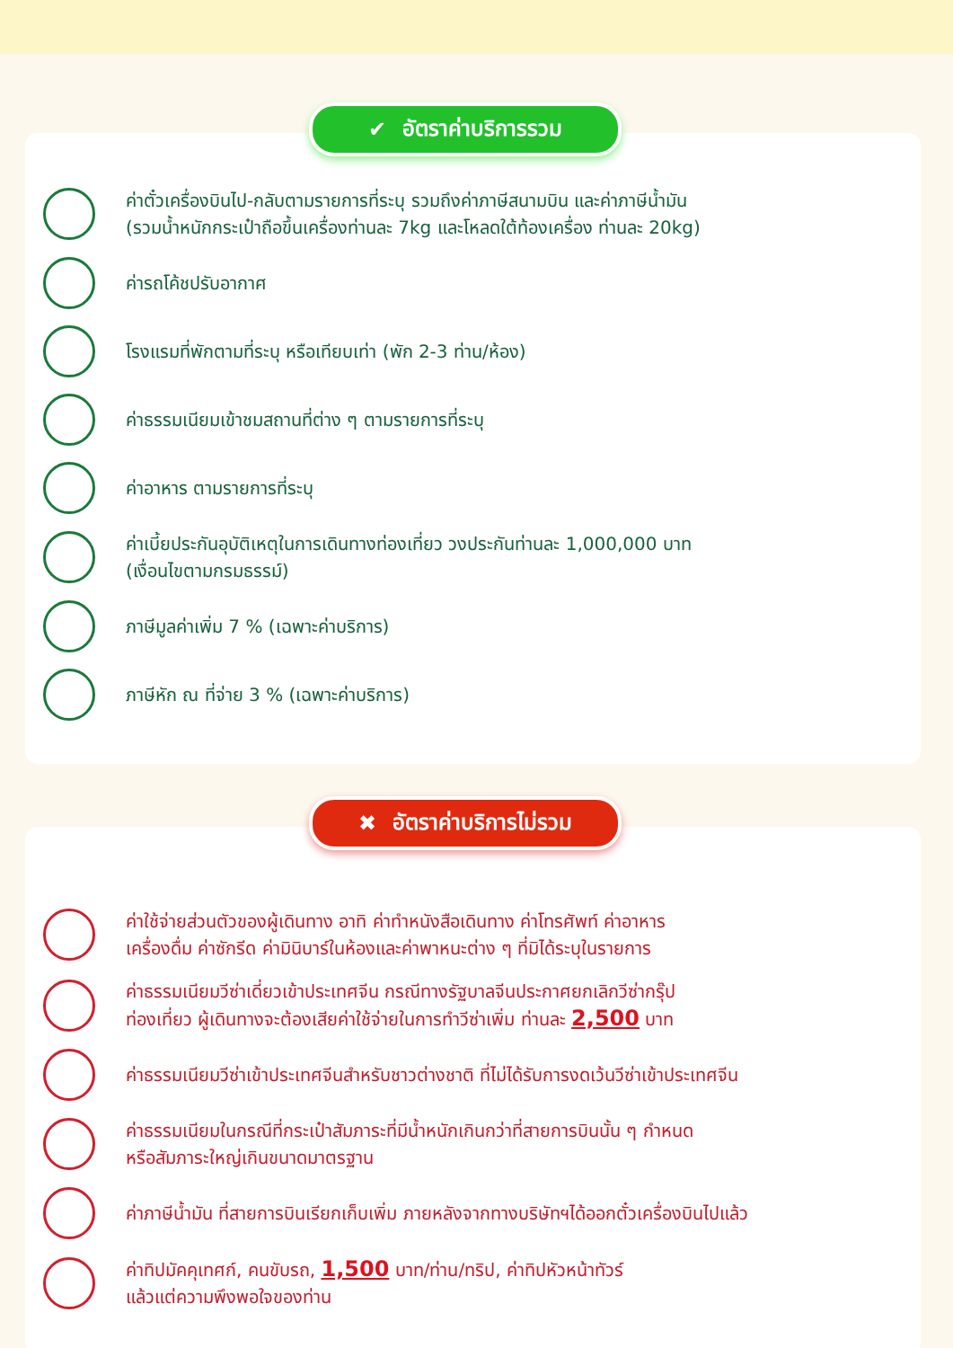✔ อัตราค่าบริการรวม
ค่าตั๋วเครื่องบินไป-กลับตามรายการที่ระบุ รวมถึงค่าภาษีสนามบิน และค่าภาษีน้ำมัน
(รวมน้ำหนักกระเป๋าถือขึ้นเครื่องท่านละ 7kg และโหลดใต้ท้องเครื่อง ท่านละ 20kg)
ค่ารถโค้ชปรับอากาศ
โรงแรมที่พักตามที่ระบุ หรือเทียบเท่า (พัก 2-3 ท่าน/ห้อง)
ค่าธรรมเนียมเข้าชมสถานที่ต่าง ๆ ตามรายการที่ระบุ
ค่าอาหาร ตามรายการที่ระบุ
ค่าเบี้ยประกันอุบัติเหตุในการเดินทางท่องเที่ยว วงประกันท่านละ 1,000,000 บาท
(เงื่อนไขตามกรมธรรม์)
ภาษีมูลค่าเพิ่ม 7 % (เฉพาะค่าบริการ)
ภาษีหัก ณ ที่จ่าย 3 % (เฉพาะค่าบริการ)
✖ อัตราค่าบริการไม่รวม
ค่าใช้จ่ายส่วนตัวของผู้เดินทาง อาทิ ค่าทำหนังสือเดินทาง ค่าโทรศัพท์ ค่าอาหาร
เครื่องดื่ม ค่าซักรีด ค่ามินิบาร์ในห้องและค่าพาหนะต่าง ๆ ที่มิได้ระบุในรายการ
ค่าธรรมเนียมวีซ่าเดี่ยวเข้าประเทศจีน กรณีทางรัฐบาลจีนประกาศยกเลิกวีซ่ากรุ๊ป
ท่องเที่ยว ผู้เดินทางจะต้องเสียค่าใช้จ่ายในการทำวีซ่าเพิ่ม ท่านละ 2,500 บาท
ค่าธรรมเนียมวีซ่าเข้าประเทศจีนสำหรับชาวต่างชาติ ที่ไม่ได้รับการงดเว้นวีซ่าเข้าประเทศจีน
ค่าธรรมเนียมในกรณีที่กระเป๋าสัมภาระที่มีน้ำหนักเกินกว่าที่สายการบินนั้น ๆ กำหนด
หรือสัมภาระใหญ่เกินขนาดมาตรฐาน
ค่าภาษีน้ำมัน ที่สายการบินเรียกเก็บเพิ่ม ภายหลังจากทางบริษัทฯได้ออกตั๋วเครื่องบินไปแล้ว
ค่าทิปมัคคุเทศก์, คนขับรถ, 1,500 บาท/ท่าน/ทริป, ค่าทิปหัวหน้าทัวร์
แล้วแต่ความพึงพอใจของท่าน